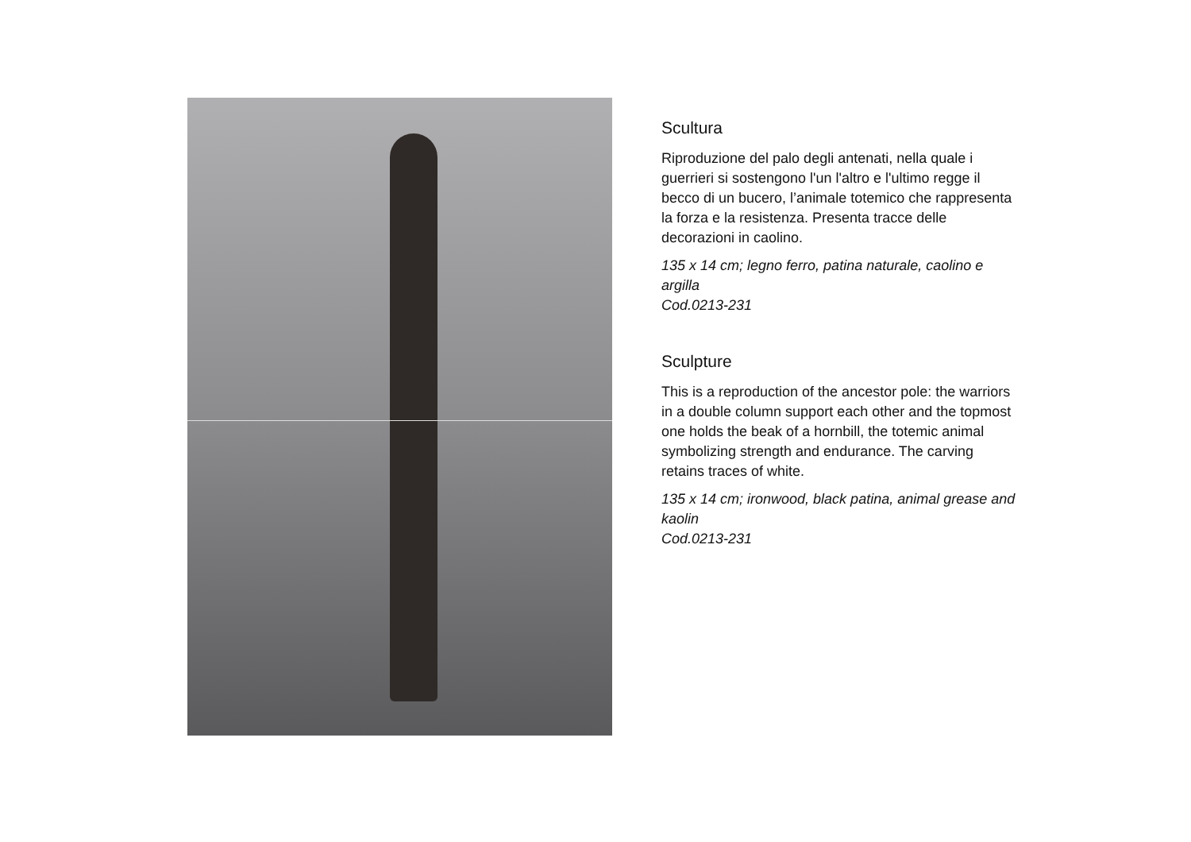Scultura
Riproduzione del palo degli antenati, nella quale i guerrieri si sostengono l'un l'altro e l'ultimo regge il becco di un bucero, l’animale totemico che rappresenta la forza e la resistenza. Presenta tracce delle decorazioni in caolino.
135 x 14 cm; legno ferro, patina naturale, caolino e argilla
Cod.0213-231
Sculpture
This is a reproduction of the ancestor pole: the warriors in a double column support each other and the topmost one holds the beak of a hornbill, the totemic animal symbolizing strength and endurance. The carving retains traces of white.
135 x 14 cm; ironwood, black patina, animal grease and kaolin
Cod.0213-231